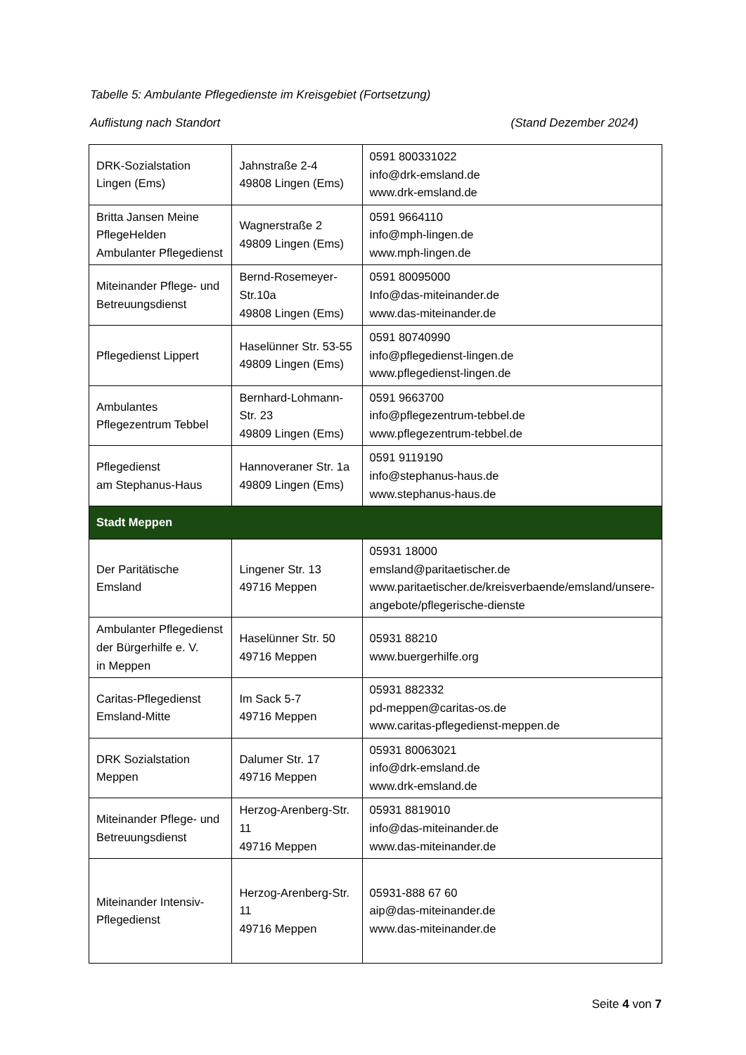Tabelle 5: Ambulante Pflegedienste im Kreisgebiet (Fortsetzung)
Auflistung nach Standort (Stand Dezember 2024)
| DRK-Sozialstation Lingen (Ems) | Jahnstraße 2-4 49808 Lingen (Ems) | 0591 800331022 info@drk-emsland.de www.drk-emsland.de |
| Britta Jansen Meine PflegeHelden Ambulanter Pflegedienst | Wagnerstraße 2 49809 Lingen (Ems) | 0591 9664110 info@mph-lingen.de www.mph-lingen.de |
| Miteinander Pflege- und Betreuungsdienst | Bernd-Rosemeyer-Str.10a 49808 Lingen (Ems) | 0591 80095000 Info@das-miteinander.de www.das-miteinander.de |
| Pflegedienst Lippert | Haselünner Str. 53-55 49809 Lingen (Ems) | 0591 80740990 info@pflegedienst-lingen.de www.pflegedienst-lingen.de |
| Ambulantes Pflegezentrum Tebbel | Bernhard-Lohmann-Str. 23 49809 Lingen (Ems) | 0591 9663700 info@pflegezentrum-tebbel.de www.pflegezentrum-tebbel.de |
| Pflegedienst am Stephanus-Haus | Hannoveraner Str. 1a 49809 Lingen (Ems) | 0591 9119190 info@stephanus-haus.de www.stephanus-haus.de |
| Stadt Meppen | | |
| Der Paritätische Emsland | Lingener Str. 13 49716 Meppen | 05931 18000 emsland@paritaetischer.de www.paritaetischer.de/kreisverbaende/emsland/unsere-angebote/pflegerische-dienste |
| Ambulanter Pflegedienst der Bürgerhilfe e. V. in Meppen | Haselünner Str. 50 49716 Meppen | 05931 88210 www.buergerhilfe.org |
| Caritas-Pflegedienst Emsland-Mitte | Im Sack 5-7 49716 Meppen | 05931 882332 pd-meppen@caritas-os.de www.caritas-pflegedienst-meppen.de |
| DRK Sozialstation Meppen | Dalumer Str. 17 49716 Meppen | 05931 80063021 info@drk-emsland.de www.drk-emsland.de |
| Miteinander Pflege- und Betreuungsdienst | Herzog-Arenberg-Str. 11 49716 Meppen | 05931 8819010 info@das-miteinander.de www.das-miteinander.de |
| Miteinander Intensiv-Pflegedienst | Herzog-Arenberg-Str. 11 49716 Meppen | 05931-888 67 60 aip@das-miteinander.de www.das-miteinander.de |
Seite 4 von 7